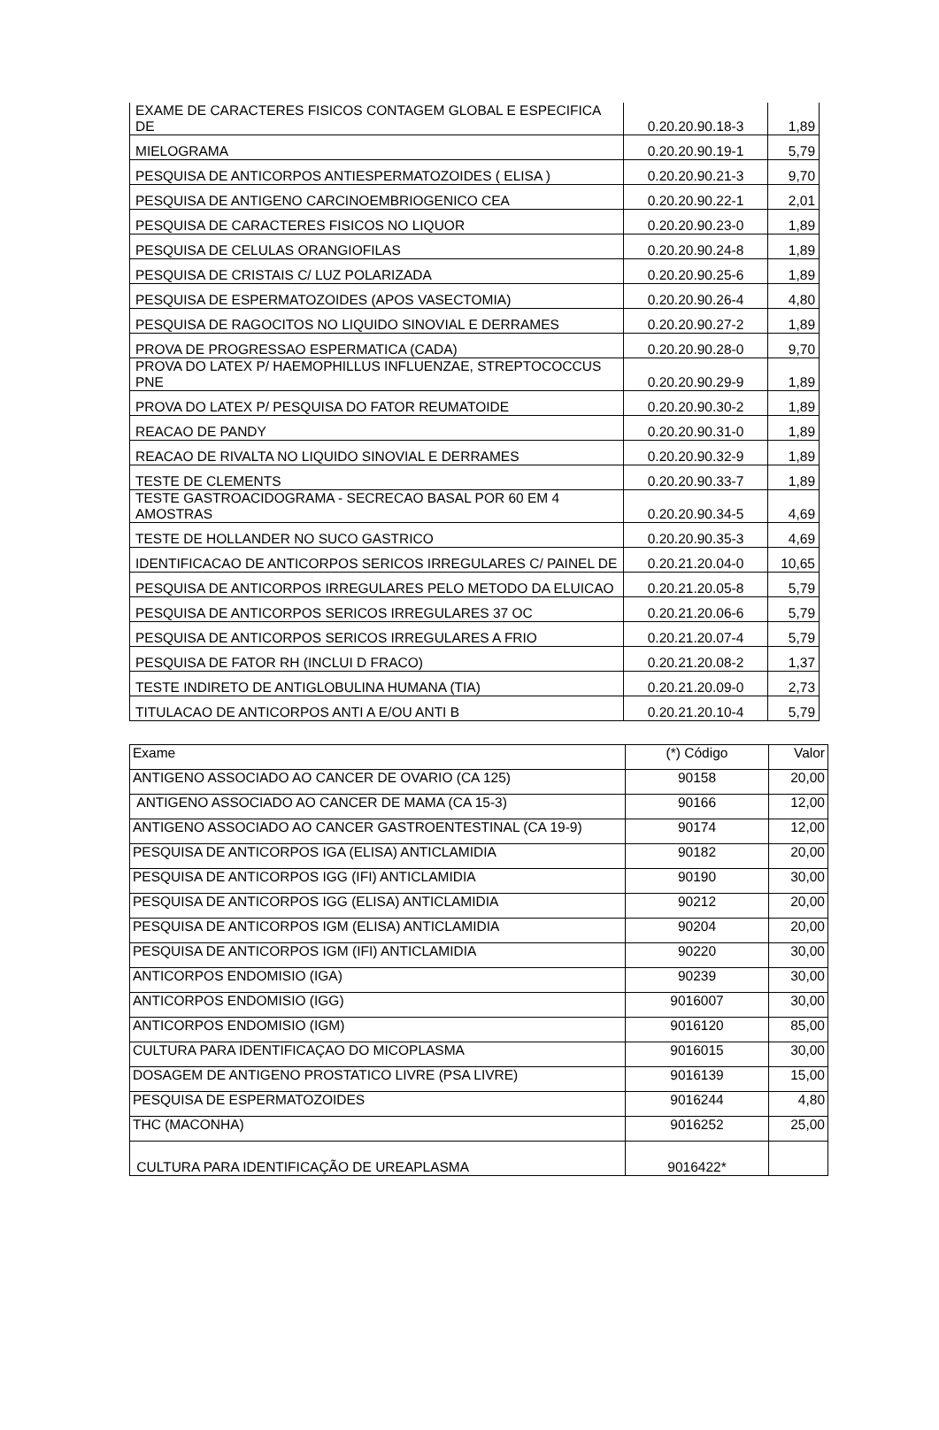| EXAME DE CARACTERES FISICOS CONTAGEM GLOBAL E ESPECIFICA DE | 0.20.20.90.18-3 | 1,89 |
| MIELOGRAMA | 0.20.20.90.19-1 | 5,79 |
| PESQUISA DE ANTICORPOS ANTIESPERMATOZOIDES ( ELISA ) | 0.20.20.90.21-3 | 9,70 |
| PESQUISA DE ANTIGENO CARCINOEMBRIOGENICO CEA | 0.20.20.90.22-1 | 2,01 |
| PESQUISA DE CARACTERES FISICOS NO LIQUOR | 0.20.20.90.23-0 | 1,89 |
| PESQUISA DE CELULAS ORANGIOFILAS | 0.20.20.90.24-8 | 1,89 |
| PESQUISA DE CRISTAIS C/ LUZ POLARIZADA | 0.20.20.90.25-6 | 1,89 |
| PESQUISA DE ESPERMATOZOIDES (APOS VASECTOMIA) | 0.20.20.90.26-4 | 4,80 |
| PESQUISA DE RAGOCITOS NO LIQUIDO SINOVIAL E DERRAMES | 0.20.20.90.27-2 | 1,89 |
| PROVA DE PROGRESSAO ESPERMATICA (CADA) | 0.20.20.90.28-0 | 9,70 |
| PROVA DO LATEX P/ HAEMOPHILLUS INFLUENZAE, STREPTOCOCCUS PNE | 0.20.20.90.29-9 | 1,89 |
| PROVA DO LATEX P/ PESQUISA DO FATOR REUMATOIDE | 0.20.20.90.30-2 | 1,89 |
| REACAO DE PANDY | 0.20.20.90.31-0 | 1,89 |
| REACAO DE RIVALTA NO LIQUIDO SINOVIAL E DERRAMES | 0.20.20.90.32-9 | 1,89 |
| TESTE DE CLEMENTS | 0.20.20.90.33-7 | 1,89 |
| TESTE GASTROACIDOGRAMA - SECRECAO BASAL POR 60 EM 4 AMOSTRAS | 0.20.20.90.34-5 | 4,69 |
| TESTE DE HOLLANDER NO SUCO GASTRICO | 0.20.20.90.35-3 | 4,69 |
| IDENTIFICACAO DE ANTICORPOS SERICOS IRREGULARES C/ PAINEL DE | 0.20.21.20.04-0 | 10,65 |
| PESQUISA DE ANTICORPOS IRREGULARES PELO METODO DA ELUICAO | 0.20.21.20.05-8 | 5,79 |
| PESQUISA DE ANTICORPOS SERICOS IRREGULARES 37 OC | 0.20.21.20.06-6 | 5,79 |
| PESQUISA DE ANTICORPOS SERICOS IRREGULARES A FRIO | 0.20.21.20.07-4 | 5,79 |
| PESQUISA DE FATOR RH (INCLUI D FRACO) | 0.20.21.20.08-2 | 1,37 |
| TESTE INDIRETO DE ANTIGLOBULINA HUMANA (TIA) | 0.20.21.20.09-0 | 2,73 |
| TITULACAO DE ANTICORPOS ANTI A E/OU ANTI B | 0.20.21.20.10-4 | 5,79 |
| Exame | (*) Código | Valor |
| --- | --- | --- |
| ANTIGENO ASSOCIADO AO CANCER DE OVARIO (CA 125) | 90158 | 20,00 |
| ANTIGENO ASSOCIADO AO CANCER DE MAMA (CA 15-3) | 90166 | 12,00 |
| ANTIGENO ASSOCIADO AO CANCER GASTROENTESTINAL (CA 19-9) | 90174 | 12,00 |
| PESQUISA DE ANTICORPOS IGA (ELISA) ANTICLAMIDIA | 90182 | 20,00 |
| PESQUISA DE ANTICORPOS IGG (IFI) ANTICLAMIDIA | 90190 | 30,00 |
| PESQUISA DE ANTICORPOS IGG (ELISA) ANTICLAMIDIA | 90212 | 20,00 |
| PESQUISA DE ANTICORPOS IGM (ELISA) ANTICLAMIDIA | 90204 | 20,00 |
| PESQUISA DE ANTICORPOS IGM (IFI) ANTICLAMIDIA | 90220 | 30,00 |
| ANTICORPOS ENDOMISIO (IGA) | 90239 | 30,00 |
| ANTICORPOS ENDOMISIO (IGG) | 9016007 | 30,00 |
| ANTICORPOS ENDOMISIO (IGM) | 9016120 | 85,00 |
| CULTURA PARA IDENTIFICAÇAO DO MICOPLASMA | 9016015 | 30,00 |
| DOSAGEM DE ANTIGENO PROSTATICO LIVRE (PSA LIVRE) | 9016139 | 15,00 |
| PESQUISA DE ESPERMATOZOIDES | 9016244 | 4,80 |
| THC (MACONHA) | 9016252 | 25,00 |
| CULTURA PARA IDENTIFICAÇÃO DE UREAPLASMA | 9016422* | |